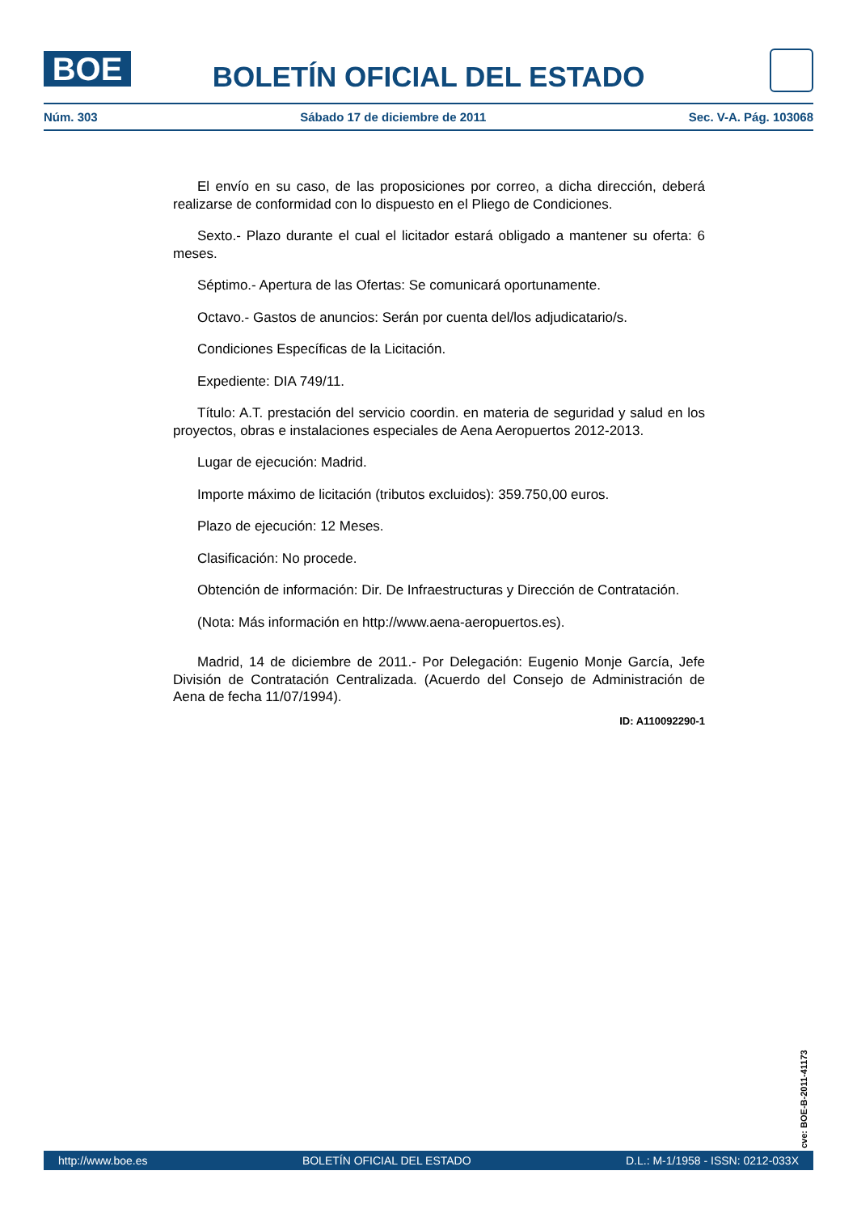BOE
BOLETÍN OFICIAL DEL ESTADO
Núm. 303 Sábado 17 de diciembre de 2011 Sec. V-A. Pág. 103068
El envío en su caso, de las proposiciones por correo, a dicha dirección, deberá realizarse de conformidad con lo dispuesto en el Pliego de Condiciones.
Sexto.- Plazo durante el cual el licitador estará obligado a mantener su oferta: 6 meses.
Séptimo.- Apertura de las Ofertas: Se comunicará oportunamente.
Octavo.- Gastos de anuncios: Serán por cuenta del/los adjudicatario/s.
Condiciones Específicas de la Licitación.
Expediente: DIA 749/11.
Título: A.T. prestación del servicio coordin. en materia de seguridad y salud en los proyectos, obras e instalaciones especiales de Aena Aeropuertos 2012-2013.
Lugar de ejecución: Madrid.
Importe máximo de licitación (tributos excluidos): 359.750,00 euros.
Plazo de ejecución: 12 Meses.
Clasificación: No procede.
Obtención de información: Dir. De Infraestructuras y Dirección de Contratación.
(Nota: Más información en http://www.aena-aeropuertos.es).
Madrid, 14 de diciembre de 2011.- Por Delegación: Eugenio Monje García, Jefe División de Contratación Centralizada. (Acuerdo del Consejo de Administración de Aena de fecha 11/07/1994).
ID: A110092290-1
cve: BOE-B-2011-41173
http://www.boe.es BOLETÍN OFICIAL DEL ESTADO D.L.: M-1/1958 - ISSN: 0212-033X